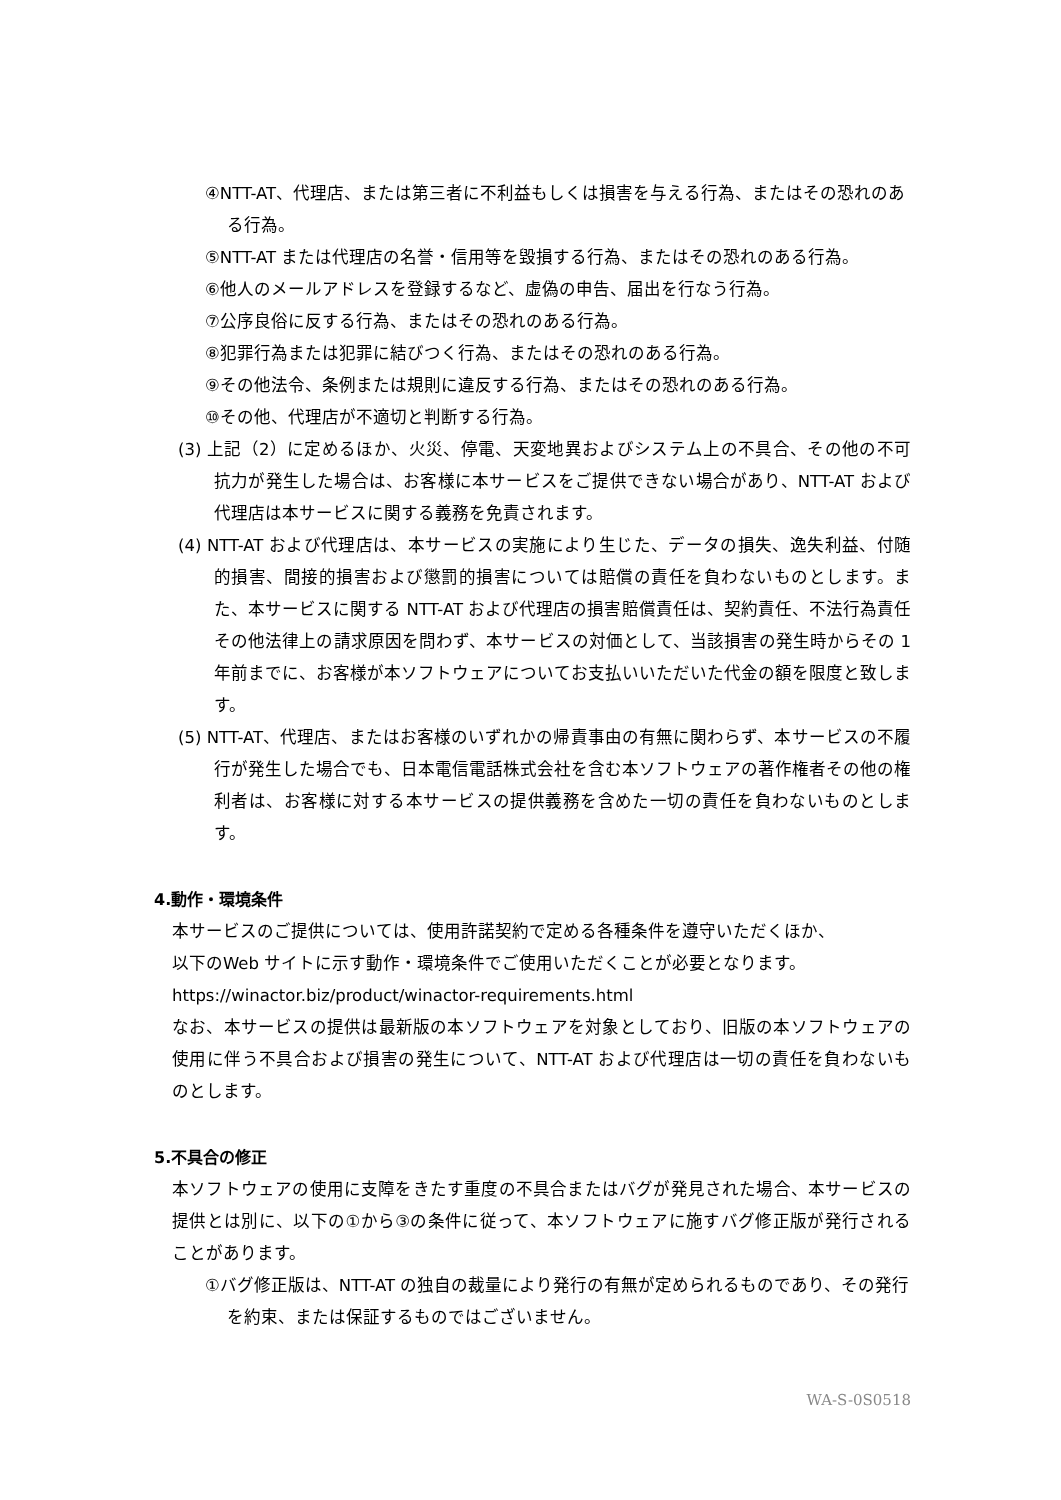④NTT-AT、代理店、または第三者に不利益もしくは損害を与える行為、またはその恐れのある行為。
⑤NTT-AT または代理店の名誉・信用等を毀損する行為、またはその恐れのある行為。
⑥他人のメールアドレスを登録するなど、虚偽の申告、届出を行なう行為。
⑦公序良俗に反する行為、またはその恐れのある行為。
⑧犯罪行為または犯罪に結びつく行為、またはその恐れのある行為。
⑨その他法令、条例または規則に違反する行為、またはその恐れのある行為。
⑩その他、代理店が不適切と判断する行為。
(3) 上記（2）に定めるほか、火災、停電、天変地異およびシステム上の不具合、その他の不可抗力が発生した場合は、お客様に本サービスをご提供できない場合があり、NTT-AT および代理店は本サービスに関する義務を免責されます。
(4) NTT-AT および代理店は、本サービスの実施により生じた、データの損失、逸失利益、付随的損害、間接的損害および懲罰的損害については賠償の責任を負わないものとします。また、本サービスに関する NTT-AT および代理店の損害賠償責任は、契約責任、不法行為責任その他法律上の請求原因を問わず、本サービスの対価として、当該損害の発生時からその 1 年前までに、お客様が本ソフトウェアについてお支払いいただいた代金の額を限度と致します。
(5) NTT-AT、代理店、またはお客様のいずれかの帰責事由の有無に関わらず、本サービスの不履行が発生した場合でも、日本電信電話株式会社を含む本ソフトウェアの著作権者その他の権利者は、お客様に対する本サービスの提供義務を含めた一切の責任を負わないものとします。
4.動作・環境条件
本サービスのご提供については、使用許諾契約で定める各種条件を遵守いただくほか、
以下のWeb サイトに示す動作・環境条件でご使用いただくことが必要となります。
https://winactor.biz/product/winactor-requirements.html
なお、本サービスの提供は最新版の本ソフトウェアを対象としており、旧版の本ソフトウェアの使用に伴う不具合および損害の発生について、NTT-AT および代理店は一切の責任を負わないものとします。
5.不具合の修正
本ソフトウェアの使用に支障をきたす重度の不具合またはバグが発見された場合、本サービスの提供とは別に、以下の①から③の条件に従って、本ソフトウェアに施すバグ修正版が発行されることがあります。
①バグ修正版は、NTT-AT の独自の裁量により発行の有無が定められるものであり、その発行を約束、または保証するものではございません。
WA-S-0S0518